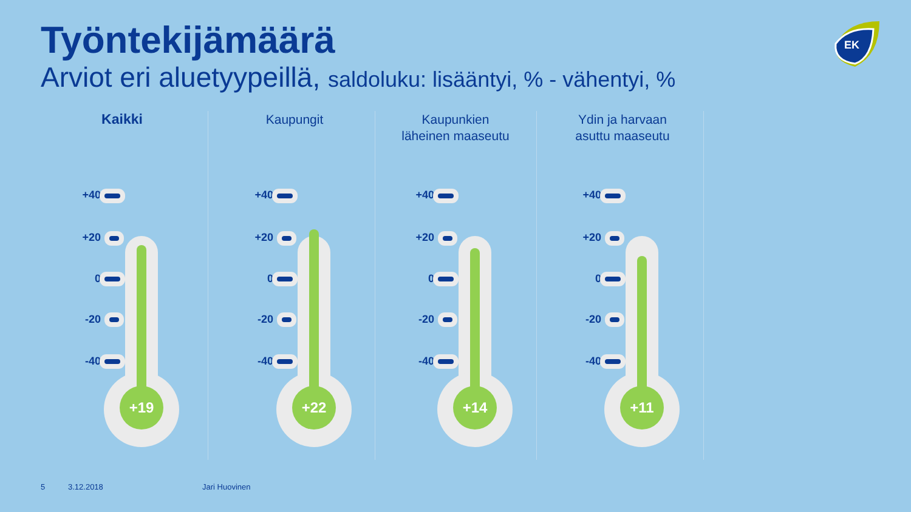Työntekijämäärä
Arviot eri aluetyypeillä, saldoluku: lisääntyi, % - vähentyi, %
EK
Kaikki
+19
+40
+20
0
-20
-40
Kaupungit
+22
+40
+20
0
-20
-40
Kaupunkien
läheinen maaseutu
+14
+40
+20
0
-20
-40
Ydin ja harvaan
asuttu maaseutu
+11
+40
+20
0
-20
-40
5 3.12.2018 Jari Huovinen